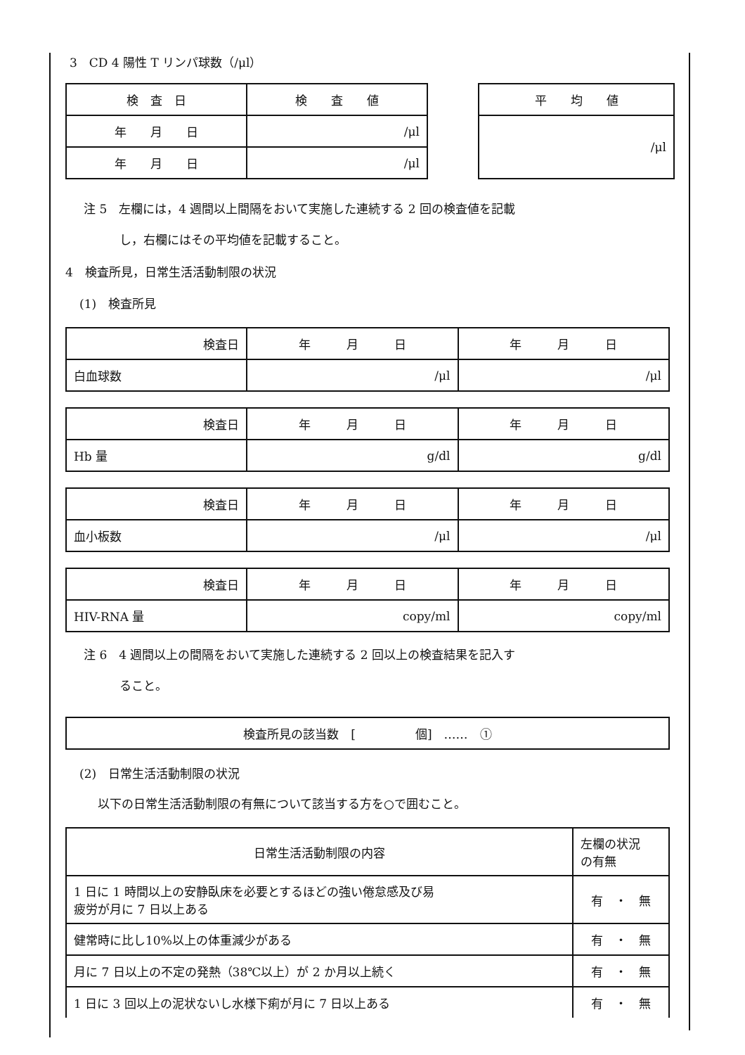3　CD 4 陽性 T リンパ球数（/μl）
| 検 査 日 | 検 査 値 |
| --- | --- |
| 年 月 日 | /μl |
| 年 月 日 | /μl |
| 平 均 値 |
| --- |
| /μl |
注 5　左欄には，4 週間以上間隔をおいて実施した連続する 2 回の検査値を記載
　　　し，右欄にはその平均値を記載すること。
4　検査所見，日常生活活動制限の状況
(1)　検査所見
| 検査日 | 年 月 日 | 年 月 日 |
| 白血球数 | /μl | /μl |
| 検査日 | 年 月 日 | 年 月 日 |
| Hb 量 | g/dl | g/dl |
| 検査日 | 年 月 日 | 年 月 日 |
| 血小板数 | /μl | /μl |
| 検査日 | 年 月 日 | 年 月 日 |
| HIV-RNA 量 | copy/ml | copy/ml |
注 6　4 週間以上の間隔をおいて実施した連続する 2 回以上の検査結果を記入す
　　　ること。
| 検査所見の該当数 [ 個] …… ① |
(2)　日常生活活動制限の状況
以下の日常生活活動制限の有無について該当する方を○で囲むこと。
| 日常生活活動制限の内容 | 左欄の状況 の有無 |
| 1 日に 1 時間以上の安静臥床を必要とするほどの強い倦怠感及び易 疲労が月に 7 日以上ある | 有 ・ 無 |
| 健常時に比し10%以上の体重減少がある | 有 ・ 無 |
| 月に 7 日以上の不定の発熱（38℃以上）が 2 か月以上続く | 有 ・ 無 |
| 1 日に 3 回以上の泥状ないし水様下痢が月に 7 日以上ある | 有 ・ 無 |